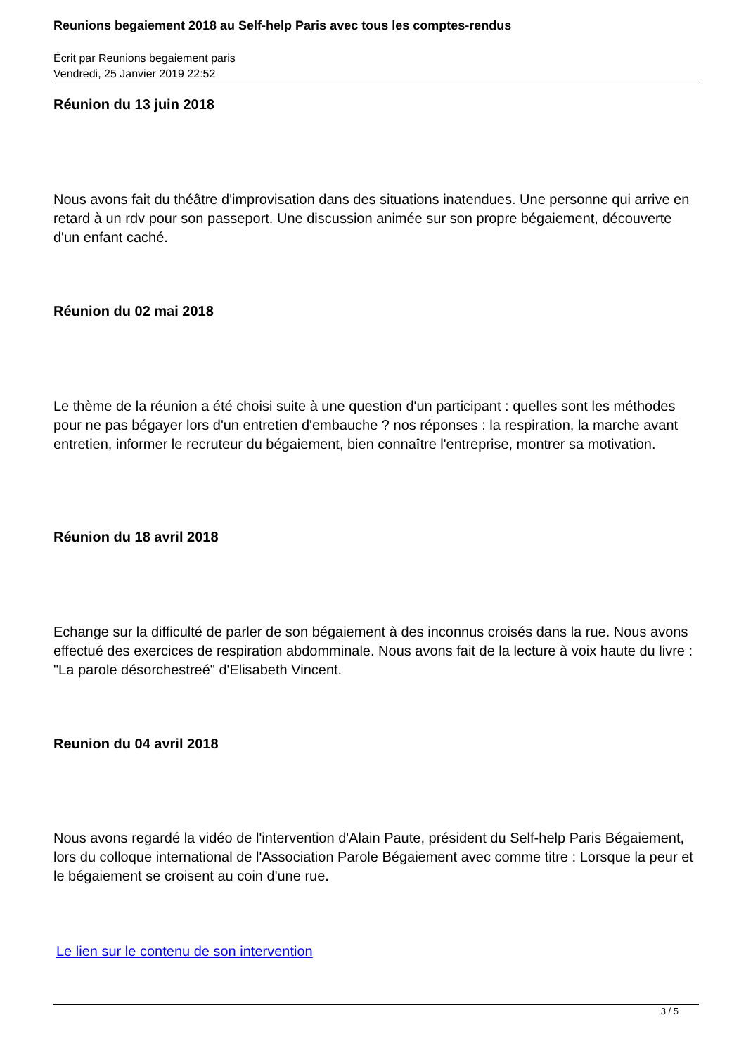Reunions begaiement 2018 au Self-help Paris avec tous les comptes-rendus
Écrit par Reunions begaiement paris
Vendredi, 25 Janvier 2019 22:52
Réunion du 13 juin 2018
Nous avons fait du théâtre d'improvisation dans des situations inatendues. Une personne qui arrive en retard à un rdv pour son passeport. Une discussion animée sur son propre bégaiement, découverte d'un enfant caché.
Réunion du 02 mai 2018
Le thème de la réunion a été choisi suite à une question d'un participant : quelles sont les méthodes pour ne pas bégayer lors d'un entretien d'embauche ? nos réponses : la respiration, la marche avant entretien, informer le recruteur du bégaiement, bien connaître l'entreprise, montrer sa motivation.
Réunion du 18 avril 2018
Echange sur la difficulté de parler de son bégaiement à des inconnus croisés dans la rue. Nous avons effectué des exercices de respiration abdomminale. Nous avons fait de la lecture à voix haute du livre : "La parole désorchestreé" d'Elisabeth Vincent.
Reunion du 04 avril 2018
Nous avons regardé la vidéo de l'intervention d'Alain Paute, président du Self-help Paris Bégaiement, lors du colloque international de l'Association Parole Bégaiement avec comme titre : Lorsque la peur et le bégaiement se croisent au coin d'une rue.
Le lien sur le contenu de son intervention
3 / 5